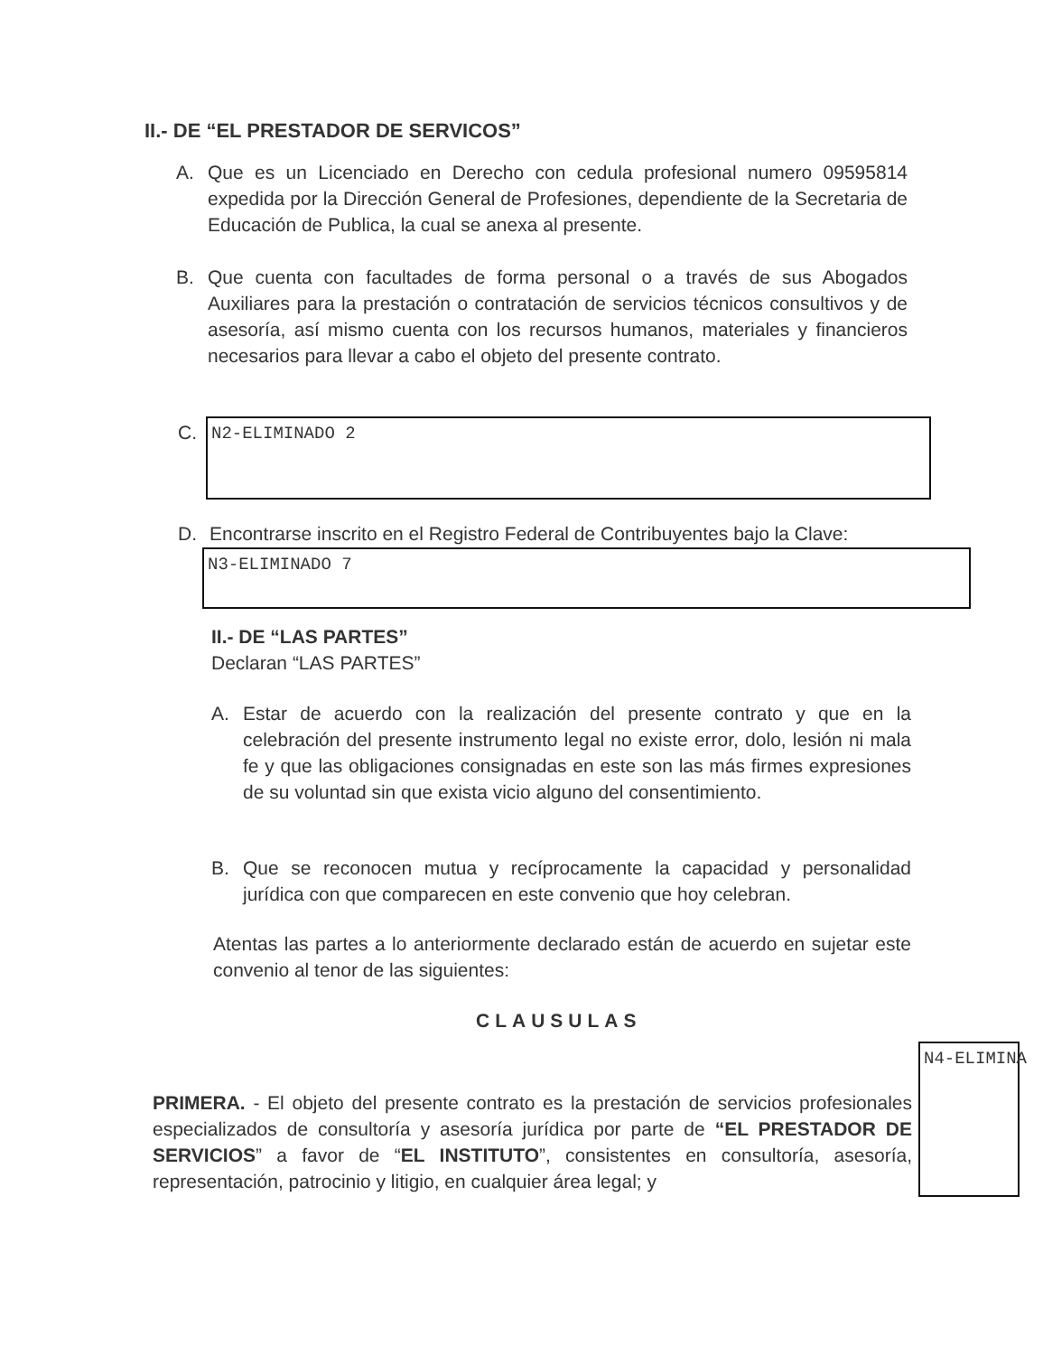II.- DE “EL PRESTADOR DE SERVICOS”
A. Que es un Licenciado en Derecho con cedula profesional numero 09595814 expedida por la Dirección General de Profesiones, dependiente de la Secretaria de Educación de Publica, la cual se anexa al presente.
B. Que cuenta con facultades de forma personal o a través de sus Abogados Auxiliares para la prestación o contratación de servicios técnicos consultivos y de asesoría, así mismo cuenta con los recursos humanos, materiales y financieros necesarios para llevar a cabo el objeto del presente contrato.
C. N2-ELIMINADO 2
D. Encontrarse inscrito en el Registro Federal de Contribuyentes bajo la Clave:
N3-ELIMINADO 7
II.- DE “LAS PARTES”
Declaran “LAS PARTES”
A. Estar de acuerdo con la realización del presente contrato y que en la celebración del presente instrumento legal no existe error, dolo, lesión ni mala fe y que las obligaciones consignadas en este son las más firmes expresiones de su voluntad sin que exista vicio alguno del consentimiento.
B. Que se reconocen mutua y recíprocamente la capacidad y personalidad jurídica con que comparecen en este convenio que hoy celebran.
Atentas las partes a lo anteriormente declarado están de acuerdo en sujetar este convenio al tenor de las siguientes:
CLAUSULAS
PRIMERA. - El objeto del presente contrato es la prestación de servicios profesionales especializados de consultoría y asesoría jurídica por parte de “EL PRESTADOR DE SERVICIOS” a favor de “EL INSTITUTO”, consistentes en consultoría, asesoría, representación, patrocinio y litigio, en cualquier área legal; y
N4-ELIMINA